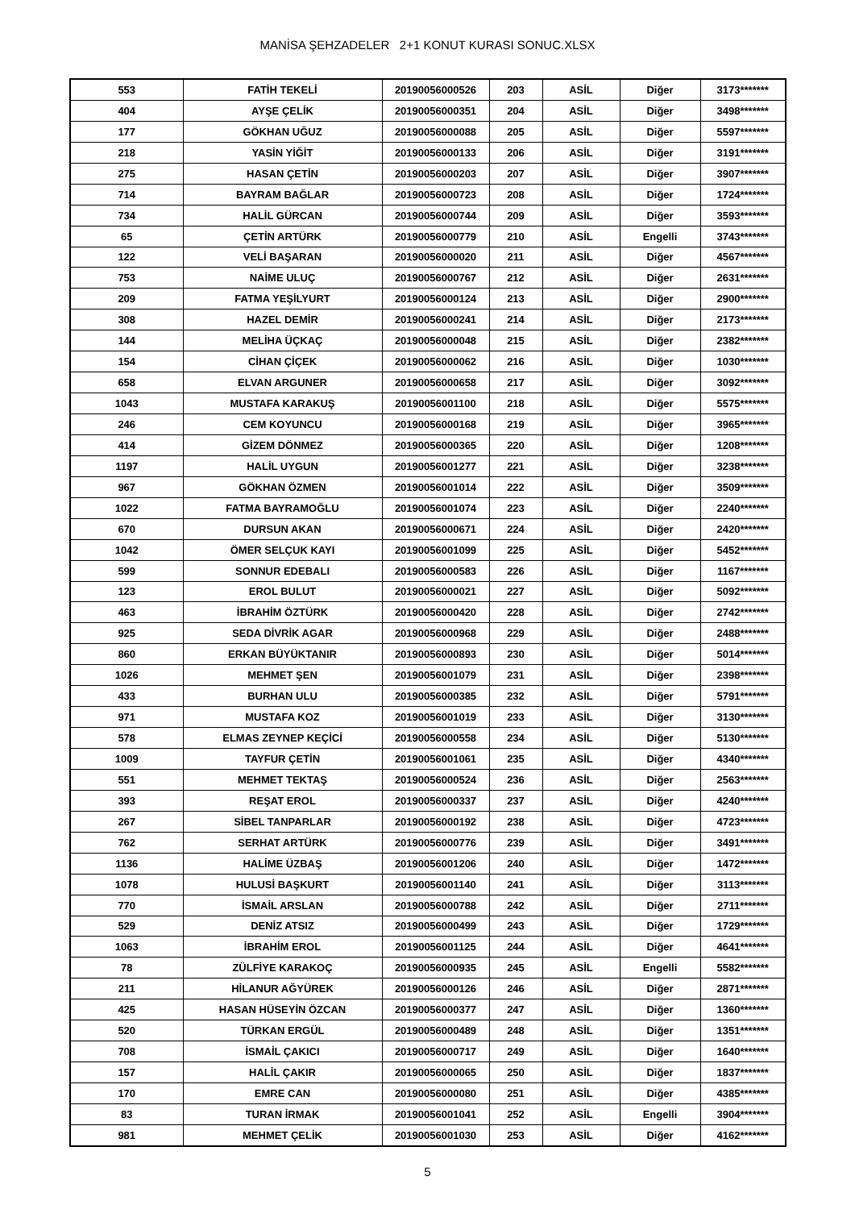MANİSA ŞEHZADELER 2+1 KONUT KURASI SONUC.XLSX
| 553 | FATİH TEKELİ | 20190056000526 | 203 | ASİL | Diğer | 3173******* |
| 404 | AYŞE ÇELİK | 20190056000351 | 204 | ASİL | Diğer | 3498******* |
| 177 | GÖKHAN UĞUZ | 20190056000088 | 205 | ASİL | Diğer | 5597******* |
| 218 | YASİN YİĞİT | 20190056000133 | 206 | ASİL | Diğer | 3191******* |
| 275 | HASAN ÇETİN | 20190056000203 | 207 | ASİL | Diğer | 3907******* |
| 714 | BAYRAM BAĞLAR | 20190056000723 | 208 | ASİL | Diğer | 1724******* |
| 734 | HALİL GÜRCAN | 20190056000744 | 209 | ASİL | Diğer | 3593******* |
| 65 | ÇETİN ARTÜRK | 20190056000779 | 210 | ASİL | Engelli | 3743******* |
| 122 | VELİ BAŞARAN | 20190056000020 | 211 | ASİL | Diğer | 4567******* |
| 753 | NAİME ULUÇ | 20190056000767 | 212 | ASİL | Diğer | 2631******* |
| 209 | FATMA YEŞİLYURT | 20190056000124 | 213 | ASİL | Diğer | 2900******* |
| 308 | HAZEL DEMİR | 20190056000241 | 214 | ASİL | Diğer | 2173******* |
| 144 | MELİHA ÜÇKAÇ | 20190056000048 | 215 | ASİL | Diğer | 2382******* |
| 154 | CİHAN ÇİÇEK | 20190056000062 | 216 | ASİL | Diğer | 1030******* |
| 658 | ELVAN ARGUNER | 20190056000658 | 217 | ASİL | Diğer | 3092******* |
| 1043 | MUSTAFA KARAKUŞ | 20190056001100 | 218 | ASİL | Diğer | 5575******* |
| 246 | CEM KOYUNCU | 20190056000168 | 219 | ASİL | Diğer | 3965******* |
| 414 | GİZEM DÖNMEZ | 20190056000365 | 220 | ASİL | Diğer | 1208******* |
| 1197 | HALİL UYGUN | 20190056001277 | 221 | ASİL | Diğer | 3238******* |
| 967 | GÖKHAN ÖZMEN | 20190056001014 | 222 | ASİL | Diğer | 3509******* |
| 1022 | FATMA BAYRAMOĞLU | 20190056001074 | 223 | ASİL | Diğer | 2240******* |
| 670 | DURSUN AKAN | 20190056000671 | 224 | ASİL | Diğer | 2420******* |
| 1042 | ÖMER SELÇUK KAYI | 20190056001099 | 225 | ASİL | Diğer | 5452******* |
| 599 | SONNUR EDEBALI | 20190056000583 | 226 | ASİL | Diğer | 1167******* |
| 123 | EROL BULUT | 20190056000021 | 227 | ASİL | Diğer | 5092******* |
| 463 | İBRAHİM ÖZTÜRK | 20190056000420 | 228 | ASİL | Diğer | 2742******* |
| 925 | SEDA DİVRİK AGAR | 20190056000968 | 229 | ASİL | Diğer | 2488******* |
| 860 | ERKAN BÜYÜKTANIR | 20190056000893 | 230 | ASİL | Diğer | 5014******* |
| 1026 | MEHMET ŞEN | 20190056001079 | 231 | ASİL | Diğer | 2398******* |
| 433 | BURHAN ULU | 20190056000385 | 232 | ASİL | Diğer | 5791******* |
| 971 | MUSTAFA KOZ | 20190056001019 | 233 | ASİL | Diğer | 3130******* |
| 578 | ELMAS ZEYNEP KEÇİCİ | 20190056000558 | 234 | ASİL | Diğer | 5130******* |
| 1009 | TAYFUR ÇETİN | 20190056001061 | 235 | ASİL | Diğer | 4340******* |
| 551 | MEHMET TEKTAŞ | 20190056000524 | 236 | ASİL | Diğer | 2563******* |
| 393 | REŞAT EROL | 20190056000337 | 237 | ASİL | Diğer | 4240******* |
| 267 | SİBEL TANPARLAR | 20190056000192 | 238 | ASİL | Diğer | 4723******* |
| 762 | SERHAT ARTÜRK | 20190056000776 | 239 | ASİL | Diğer | 3491******* |
| 1136 | HALİME ÜZBAŞ | 20190056001206 | 240 | ASİL | Diğer | 1472******* |
| 1078 | HULUSİ BAŞKURT | 20190056001140 | 241 | ASİL | Diğer | 3113******* |
| 770 | İSMAİL ARSLAN | 20190056000788 | 242 | ASİL | Diğer | 2711******* |
| 529 | DENİZ ATSIZ | 20190056000499 | 243 | ASİL | Diğer | 1729******* |
| 1063 | İBRAHİM EROL | 20190056001125 | 244 | ASİL | Diğer | 4641******* |
| 78 | ZÜLFİYE KARAKOÇ | 20190056000935 | 245 | ASİL | Engelli | 5582******* |
| 211 | HİLANUR AĞYÜREK | 20190056000126 | 246 | ASİL | Diğer | 2871******* |
| 425 | HASAN HÜSEYİN ÖZCAN | 20190056000377 | 247 | ASİL | Diğer | 1360******* |
| 520 | TÜRKAN ERGÜL | 20190056000489 | 248 | ASİL | Diğer | 1351******* |
| 708 | İSMAİL ÇAKICI | 20190056000717 | 249 | ASİL | Diğer | 1640******* |
| 157 | HALİL ÇAKIR | 20190056000065 | 250 | ASİL | Diğer | 1837******* |
| 170 | EMRE CAN | 20190056000080 | 251 | ASİL | Diğer | 4385******* |
| 83 | TURAN İRMAK | 20190056001041 | 252 | ASİL | Engelli | 3904******* |
| 981 | MEHMET ÇELİK | 20190056001030 | 253 | ASİL | Diğer | 4162******* |
5